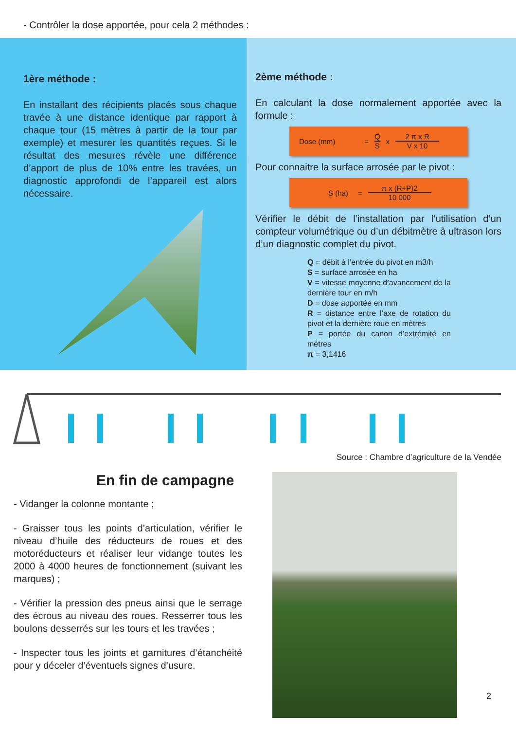- Contrôler la dose apportée, pour cela 2 méthodes :
1ère méthode :
En installant des récipients placés sous chaque travée à une distance identique par rapport à chaque tour (15 mètres à partir de la tour par exemple) et mesurer les quantités reçues. Si le résultat des mesures révèle une différence d’apport de plus de 10% entre les travées, un diagnostic approfondi de l’appareil est alors nécessaire.
2ème méthode :
En calculant la dose normalement apportée avec la formule :
Dose (mm) = Q S x 2 π x R V x 10
Pour connaitre la surface arrosée par le pivot :
S (ha) = π x (R+P)2 10 000
Vérifier le débit de l’installation par l’utilisation d’un compteur volumétrique ou d’un débitmètre à ultrason lors d’un diagnostic complet du pivot.
Q = débit à l’entrée du pivot en m3/h
S = surface arrosée en ha
V = vitesse moyenne d’avancement de la dernière tour en m/h
D = dose apportée en mm
R = distance entre l’axe de rotation du pivot et la dernière roue en mètres
P = portée du canon d’extrémité en mètres
π = 3,1416
Source : Chambre d’agriculture de la Vendée
En fin de campagne
- Vidanger la colonne montante ;
- Graisser tous les points d’articulation, vérifier le niveau d’huile des réducteurs de roues et des motoréducteurs et réaliser leur vidange toutes les 2000 à 4000 heures de fonctionnement (suivant les marques) ;
- Vérifier la pression des pneus ainsi que le serrage des écrous au niveau des roues. Resserrer tous les boulons desserrés sur les tours et les travées ;
- Inspecter tous les joints et garnitures d’étanchéité pour y déceler d’éventuels signes d’usure.
2